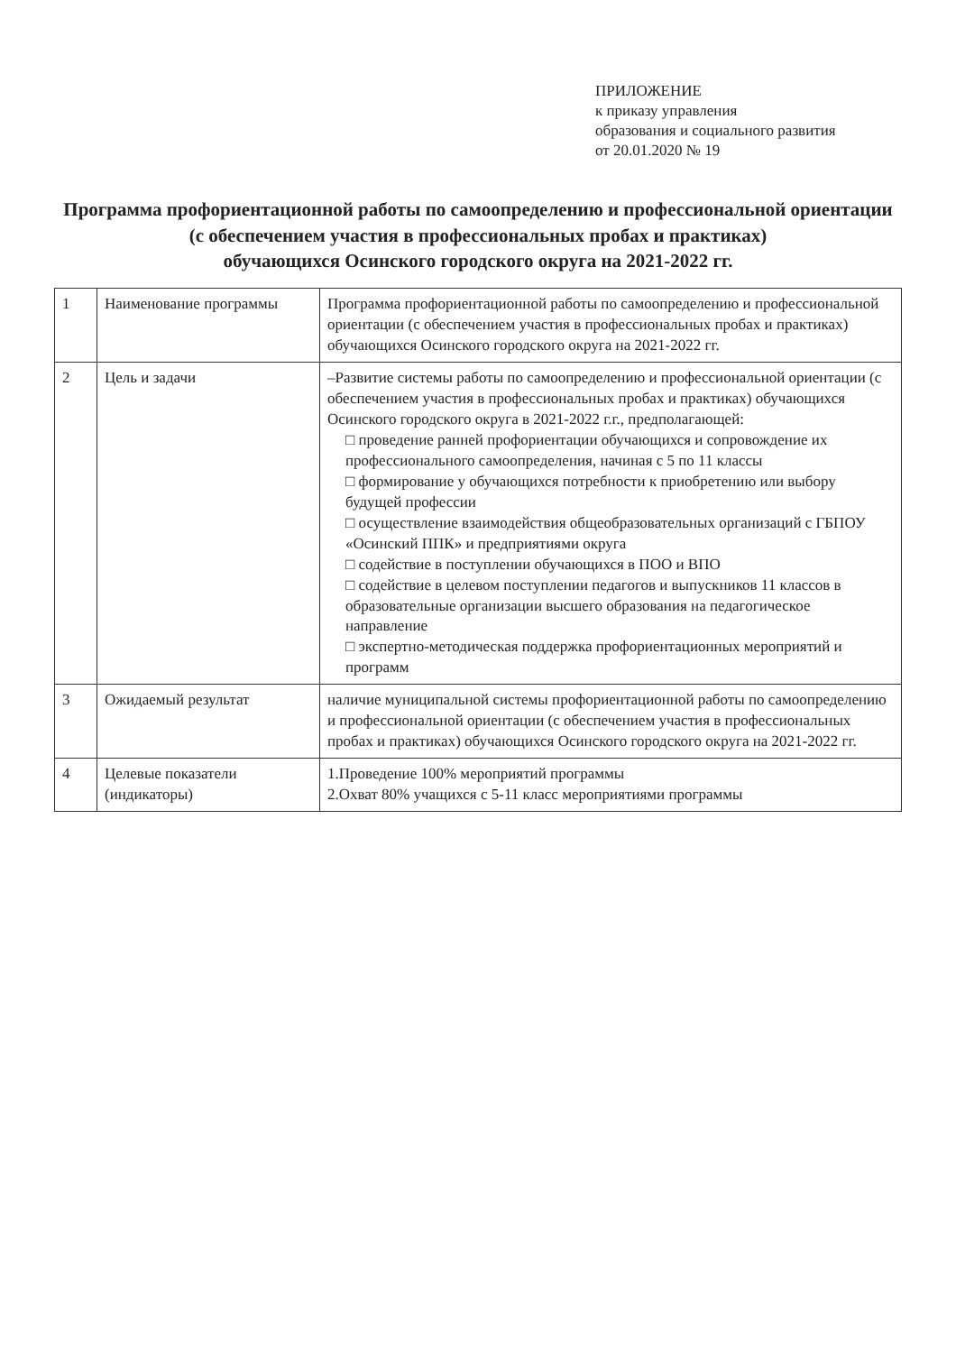ПРИЛОЖЕНИЕ
к приказу управления
образования и социального развития
от 20.01.2020 № 19
Программа профориентационной работы по самоопределению и профессиональной ориентации
(с обеспечением участия в профессиональных пробах и практиках)
обучающихся Осинского городского округа на 2021-2022 гг.
| 1 | Наименование программы | Программа профориентационной работы по самоопределению и профессиональной ориентации (с обеспечением участия в профессиональных пробах и практиках) обучающихся Осинского городского округа на 2021-2022 гг. |
| 2 | Цель и задачи | –Развитие системы работы по самоопределению и профессиональной ориентации (с обеспечением участия в профессиональных пробах и практиках) обучающихся Осинского городского округа в 2021-2022 г.г., предполагающей: □ проведение ранней профориентации обучающихся и сопровождение их профессионального самоопределения, начиная с 5 по 11 классы □ формирование у обучающихся потребности к приобретению или выбору будущей профессии □ осуществление взаимодействия общеобразовательных организаций с ГБПОУ «Осинский ППК» и предприятиями округа □ содействие в поступлении обучающихся в ПОО и ВПО □ содействие в целевом поступлении педагогов и выпускников 11 классов в образовательные организации высшего образования на педагогическое направление □ экспертно-методическая поддержка профориентационных мероприятий и программ |
| 3 | Ожидаемый результат | наличие муниципальной системы профориентационной работы по самоопределению и профессиональной ориентации (с обеспечением участия в профессиональных пробах и практиках) обучающихся Осинского городского округа на 2021-2022 гг. |
| 4 | Целевые показатели (индикаторы) | 1.Проведение 100% мероприятий программы 2.Охват 80% учащихся с 5-11 класс мероприятиями программы |